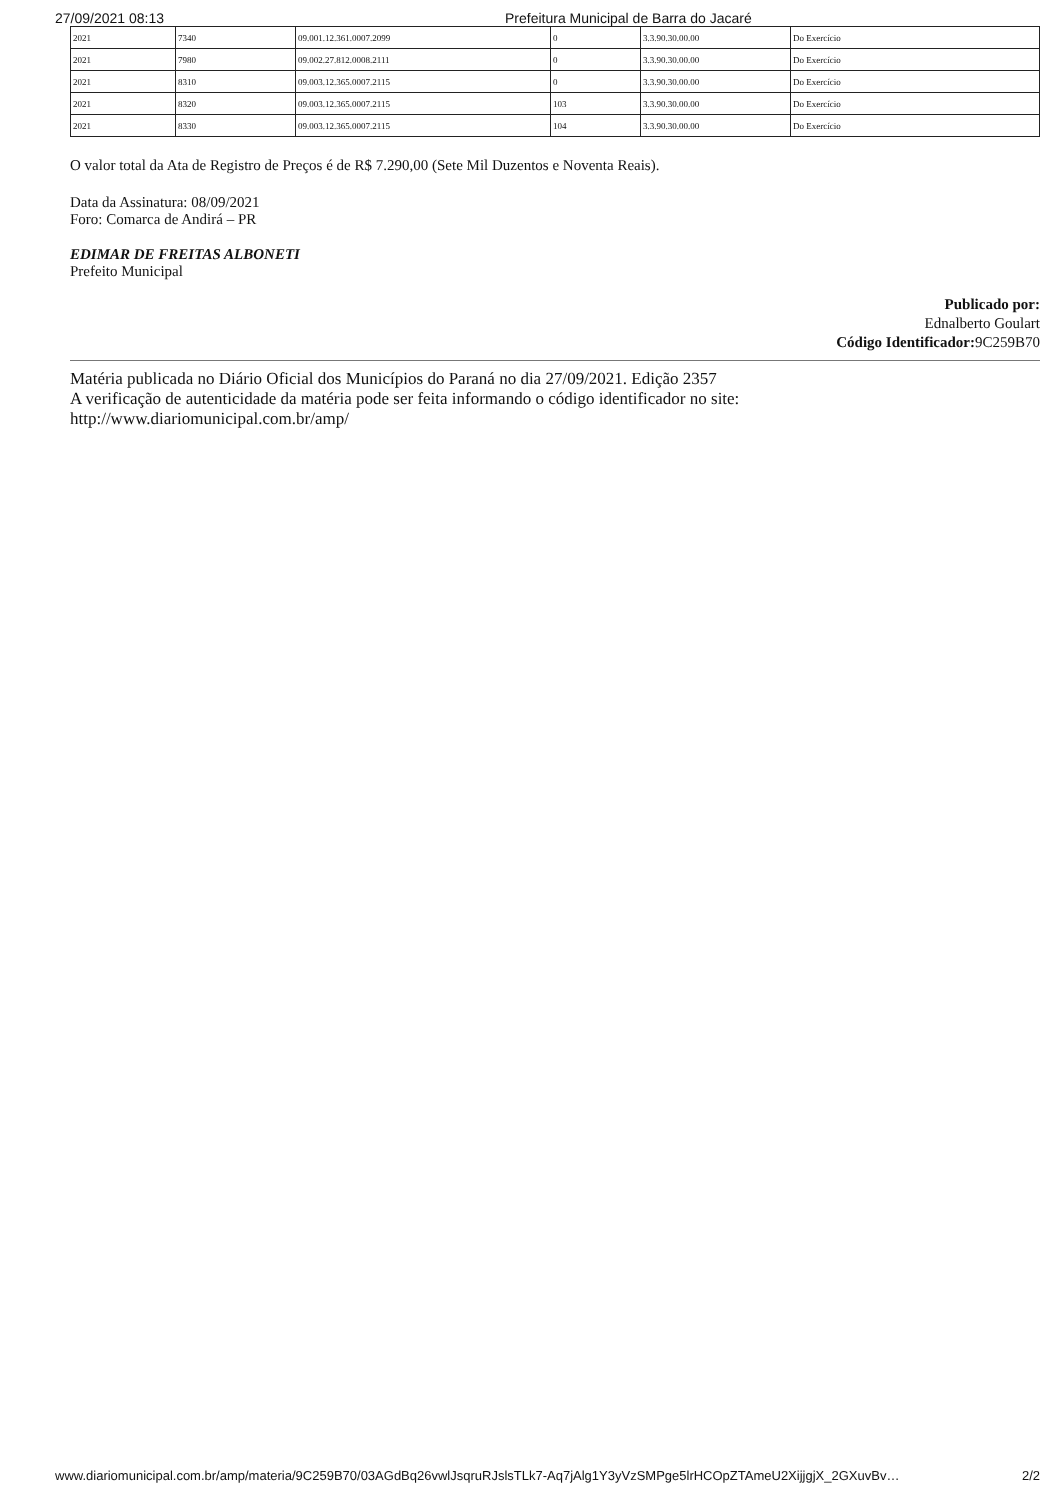27/09/2021 08:13 Prefeitura Municipal de Barra do Jacaré
| 2021 | 7340 | 09.001.12.361.0007.2099 | 0 | 3.3.90.30.00.00 | Do Exercício |
| 2021 | 7980 | 09.002.27.812.0008.2111 | 0 | 3.3.90.30.00.00 | Do Exercício |
| 2021 | 8310 | 09.003.12.365.0007.2115 | 0 | 3.3.90.30.00.00 | Do Exercício |
| 2021 | 8320 | 09.003.12.365.0007.2115 | 103 | 3.3.90.30.00.00 | Do Exercício |
| 2021 | 8330 | 09.003.12.365.0007.2115 | 104 | 3.3.90.30.00.00 | Do Exercício |
O valor total da Ata de Registro de Preços é de R$ 7.290,00 (Sete Mil Duzentos e Noventa Reais).
Data da Assinatura: 08/09/2021
Foro: Comarca de Andirá – PR
EDIMAR DE FREITAS ALBONETI
Prefeito Municipal
Publicado por:
Ednalberto Goulart
Código Identificador: 9C259B70
Matéria publicada no Diário Oficial dos Municípios do Paraná no dia 27/09/2021. Edição 2357
A verificação de autenticidade da matéria pode ser feita informando o código identificador no site:
http://www.diariomunicipal.com.br/amp/
www.diariomunicipal.com.br/amp/materia/9C259B70/03AGdBq26vwlJsqruRJslsTLk7-Aq7jAlg1Y3yVzSMPge5lrHCOpZTAmeU2XijjgjX_2GXuvBv… 2/2